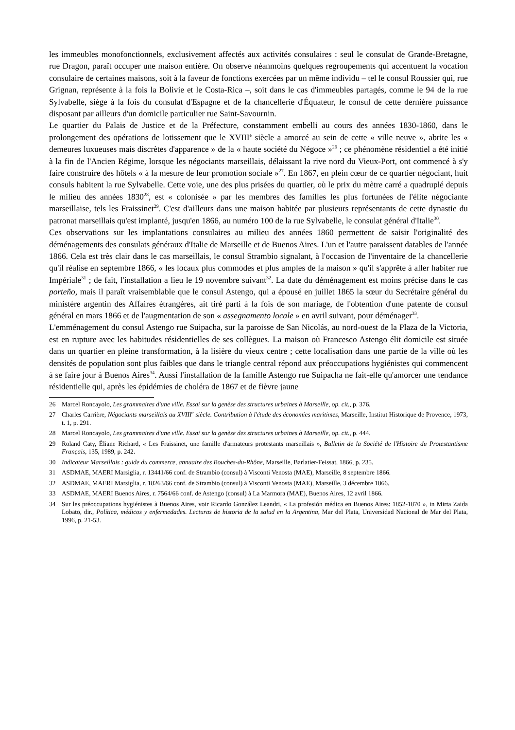les immeubles monofonctionnels, exclusivement affectés aux activités consulaires : seul le consulat de Grande-Bretagne, rue Dragon, paraît occuper une maison entière. On observe néanmoins quelques regroupements qui accentuent la vocation consulaire de certaines maisons, soit à la faveur de fonctions exercées par un même individu – tel le consul Roussier qui, rue Grignan, représente à la fois la Bolivie et le Costa-Rica –, soit dans le cas d'immeubles partagés, comme le 94 de la rue Sylvabelle, siège à la fois du consulat d'Espagne et de la chancellerie d'Équateur, le consul de cette dernière puissance disposant par ailleurs d'un domicile particulier rue Saint-Savournin.
Le quartier du Palais de Justice et de la Préfecture, constamment embelli au cours des années 1830-1860, dans le prolongement des opérations de lotissement que le XVIII<sup>e</sup> siècle a amorcé au sein de cette « ville neuve », abrite les « demeures luxueuses mais discrètes d'apparence » de la « haute société du Négoce »<sup>26</sup> ; ce phénomène résidentiel a été initié à la fin de l'Ancien Régime, lorsque les négociants marseillais, délaissant la rive nord du Vieux-Port, ont commencé à s'y faire construire des hôtels « à la mesure de leur promotion sociale »<sup>27</sup>. En 1867, en plein cœur de ce quartier négociant, huit consuls habitent la rue Sylvabelle. Cette voie, une des plus prisées du quartier, où le prix du mètre carré a quadruplé depuis le milieu des années 1830<sup>28</sup>, est « colonisée » par les membres des familles les plus fortunées de l'élite négociante marseillaise, tels les Fraissinet<sup>29</sup>. C'est d'ailleurs dans une maison habitée par plusieurs représentants de cette dynastie du patronat marseillais qu'est implanté, jusqu'en 1866, au numéro 100 de la rue Sylvabelle, le consulat général d'Italie<sup>30</sup>.
Ces observations sur les implantations consulaires au milieu des années 1860 permettent de saisir l'originalité des déménagements des consulats généraux d'Italie de Marseille et de Buenos Aires. L'un et l'autre paraissent datables de l'année 1866. Cela est très clair dans le cas marseillais, le consul Strambio signalant, à l'occasion de l'inventaire de la chancellerie qu'il réalise en septembre 1866, « les locaux plus commodes et plus amples de la maison » qu'il s'apprête à aller habiter rue Impériale<sup>31</sup> ; de fait, l'installation a lieu le 19 novembre suivant<sup>32</sup>. La date du déménagement est moins précise dans le cas porteño, mais il paraît vraisemblable que le consul Astengo, qui a épousé en juillet 1865 la sœur du Secrétaire général du ministère argentin des Affaires étrangères, ait tiré parti à la fois de son mariage, de l'obtention d'une patente de consul général en mars 1866 et de l'augmentation de son « assegnamento locale » en avril suivant, pour déménager<sup>33</sup>.
L'emménagement du consul Astengo rue Suipacha, sur la paroisse de San Nicolás, au nord-ouest de la Plaza de la Victoria, est en rupture avec les habitudes résidentielles de ses collègues. La maison où Francesco Astengo élit domicile est située dans un quartier en pleine transformation, à la lisière du vieux centre ; cette localisation dans une partie de la ville où les densités de population sont plus faibles que dans le triangle central répond aux préoccupations hygiénistes qui commencent à se faire jour à Buenos Aires<sup>34</sup>. Aussi l'installation de la famille Astengo rue Suipacha ne fait-elle qu'amorcer une tendance résidentielle qui, après les épidémies de choléra de 1867 et de fièvre jaune
26 Marcel Roncayolo, Les grammaires d'une ville. Essai sur la genèse des structures urbaines à Marseille, op. cit., p. 376.
27 Charles Carrière, Négociants marseillais au XVIII<sup>e</sup> siècle. Contribution à l'étude des économies maritimes, Marseille, Institut Historique de Provence, 1973, t. 1, p. 291.
28 Marcel Roncayolo, Les grammaires d'une ville. Essai sur la genèse des structures urbaines à Marseille, op. cit., p. 444.
29 Roland Caty, Éliane Richard, « Les Fraissinet, une famille d'armateurs protestants marseillais », Bulletin de la Société de l'Histoire du Protestantisme Français, 135, 1989, p. 242.
30 Indicateur Marseillais : guide du commerce, annuaire des Bouches-du-Rhône, Marseille, Barlatier-Feissat, 1866, p. 235.
31 ASDMAE, MAERI Marsiglia, r. 13441/66 conf. de Strambio (consul) à Visconti Venosta (MAE), Marseille, 8 septembre 1866.
32 ASDMAE, MAERI Marsiglia, r. 18263/66 conf. de Strambio (consul) à Visconti Venosta (MAE), Marseille, 3 décembre 1866.
33 ASDMAE, MAERI Buenos Aires, r. 7564/66 conf. de Astengo (consul) à La Marmora (MAE), Buenos Aires, 12 avril 1866.
34 Sur les préoccupations hygiénistes à Buenos Aires, voir Ricardo González Leandri, « La profesión médica en Buenos Aires: 1852-1870 », in Mirta Zaida Lobato, dir., Política, médicos y enfermedades. Lecturas de historia de la salud en la Argentina, Mar del Plata, Universidad Nacional de Mar del Plata, 1996, p. 21-53.